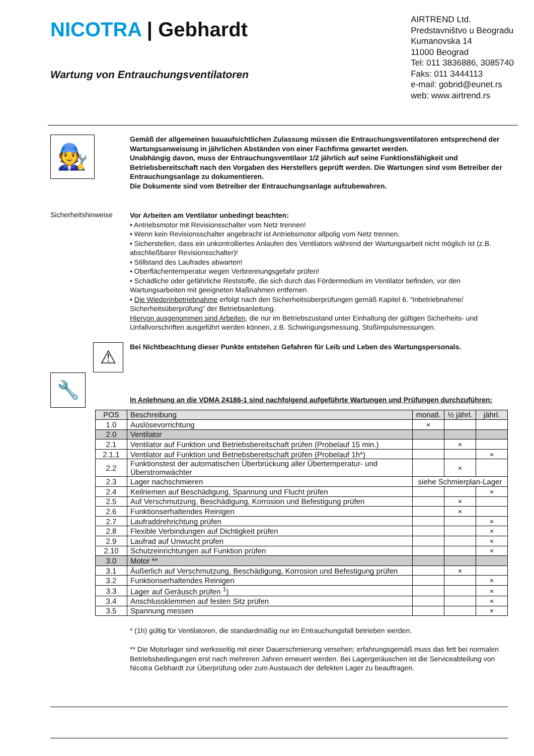NICOTRA | Gebhardt
Wartung von Entrauchungsventilatoren
AIRTREND Ltd.
Predstavništvo u Beogradu
Kumanovska 14
11000 Beograd
Tel: 011 3836886, 3085740
Faks: 011 3444113
e-mail: gobrid@eunet.rs
web: www.airtrend.rs
🧑‍🔧
Gemäß der allgemeinen bauaufsichtlichen Zulassung müssen die Entrauchungsventilatoren entsprechend der Wartungsanweisung in jährlichen Abständen von einer Fachfirma gewartet werden.
Unabhängig davon, muss der Entrauchungsventilaor 1/2 jährlich auf seine Funktionsfähigkeit und Betriebsbereitschaft nach den Vorgaben des Herstellers geprüft werden. Die Wartungen sind vom Betreiber der Entrauchungsanlage zu dokumentieren.
Die Dokumente sind vom Betreiber der Entrauchungsanlage aufzubewahren.
Sicherheitshinweise
Vor Arbeiten am Ventilator unbedingt beachten:
• Antriebsmotor mit Revisionsschalter vom Netz trennen!
• Wenn kein Revisionsschalter angebracht ist Antriebsmotor allpolig vom Netz trennen.
• Sicherstellen, dass ein unkontrolliertes Anlaufen des Ventilators während der Wartungsarbeit nicht möglich ist (z.B. abschließbarer Revisionsschalter)!
• Stillstand des Laufrades abwarten!
• Oberflächentemperatur wegen Verbrennungsgefahr prüfen!
• Schädliche oder gefährliche Reststoffe, die sich durch das Fördermedium im Ventilator befinden, vor den Wartungsarbeiten mit geeigneten Maßnahmen entfernen.
• Die Wiederinbetriebnahme erfolgt nach den Sicherheitsüberprüfungen gemäß Kapitel 6. “Inbetriebnahme/ Sicherheitsüberprüfung” der Betriebsanleitung.
Hiervon ausgenommen sind Arbeiten, die nur im Betriebszustand unter Einhaltung der gültigen Sicherheits- und Unfallvorschriften ausgeführt werden können, z.B. Schwingungsmessung, Stoßimpulsmessungen.
⚠
Bei Nichtbeachtung dieser Punkte entstehen Gefahren für Leib und Leben des Wartungspersonals.
🔧
In Anlehnung an die VDMA 24186-1 sind nachfolgend aufgeführte Wartungen und Prüfungen durchzuführen:
| POS | Beschreibung | monatl. | ½ jährl. | jährl. |
| --- | --- | --- | --- | --- |
| 1.0 | Auslösevorrichtung | × | | |
| 2.0 | Ventilator | | | |
| 2.1 | Ventilator auf Funktion und Betriebsbereitschaft prüfen (Probelauf 15 min.) | | × | |
| 2.1.1 | Ventilator auf Funktion und Betriebsbereitschaft prüfen (Probelauf 1h*) | | | × |
| 2.2 | Funktionstest der automatischen Überbrückung aller Übertemperatur- und Überstromwächter | | × | |
| 2.3 | Lager nachschmieren | siehe Schmierplan-Lager | | |
| 2.4 | Keilriemen auf Beschädigung, Spannung und Flucht prüfen | | | × |
| 2.5 | Auf Verschmutzung, Beschädigung, Korrosion und Befestigung prüfen | | × | |
| 2.6 | Funktionserhaltendes Reinigen | | × | |
| 2.7 | Laufraddrehrichtung prüfen | | | × |
| 2.8 | Flexible Verbindungen auf Dichtigkeit prüfen | | | × |
| 2.9 | Laufrad auf Unwucht prüfen | | | × |
| 2.10 | Schutzeinrichtungen auf Funktion prüfen | | | × |
| 3.0 | Motor ** | | | |
| 3.1 | Äußerlich auf Verschmutzung, Beschädigung, Korrosion und Befestigung prüfen | | × | |
| 3.2 | Funktionserhaltendes Reinigen | | | × |
| 3.3 | Lager auf Geräusch prüfen <sup>1</sup>) | | | × |
| 3.4 | Anschlussklemmen auf festen Sitz prüfen | | | × |
| 3.5 | Spannung messen | | | × |
* (1h) gültig für Ventilatoren, die standardmäßig nur im Entrauchungsfall betrieben werden.
** Die Motorlager sind werksseitig mit einer Dauerschmierung versehen; erfahrungsgemäß muss das fett bei normalen Betriebsbedingungen erst nach mehreren Jahren erneuert werden. Bei Lagergeräuschen ist die Serviceabteilung von Nicotra Gebhardt zur Überprüfung oder zum Austausch der defekten Lager zu beauftragen.